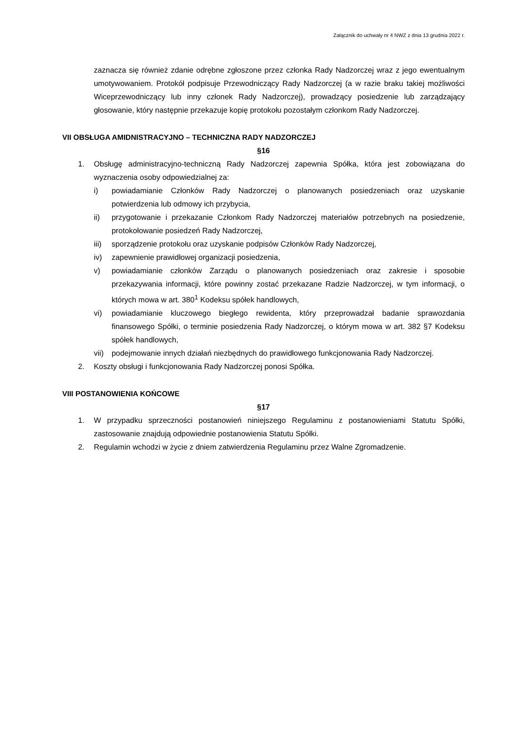Załącznik do uchwały nr 4 NWZ z dnia 13 grudnia 2022 r.
zaznacza się również zdanie odrębne zgłoszone przez członka Rady Nadzorczej wraz z jego ewentualnym umotywowaniem. Protokół podpisuje Przewodniczący Rady Nadzorczej (a w razie braku takiej możliwości Wiceprzewodniczący lub inny członek Rady Nadzorczej), prowadzący posiedzenie lub zarządzający głosowanie, który następnie przekazuje kopię protokołu pozostałym członkom Rady Nadzorczej.
VII OBSŁUGA AMIDNISTRACYJNO – TECHNICZNA RADY NADZORCZEJ
§16
1. Obsługę administracyjno-techniczną Rady Nadzorczej zapewnia Spółka, która jest zobowiązana do wyznaczenia osoby odpowiedzialnej za:
i) powiadamianie Członków Rady Nadzorczej o planowanych posiedzeniach oraz uzyskanie potwierdzenia lub odmowy ich przybycia,
ii) przygotowanie i przekazanie Członkom Rady Nadzorczej materiałów potrzebnych na posiedzenie, protokołowanie posiedzeń Rady Nadzorczej,
iii) sporządzenie protokołu oraz uzyskanie podpisów Członków Rady Nadzorczej,
iv) zapewnienie prawidłowej organizacji posiedzenia,
v) powiadamianie członków Zarządu o planowanych posiedzeniach oraz zakresie i sposobie przekazywania informacji, które powinny zostać przekazane Radzie Nadzorczej, w tym informacji, o których mowa w art. 380<sup>1</sup> Kodeksu spółek handlowych,
vi) powiadamianie kluczowego biegłego rewidenta, który przeprowadzał badanie sprawozdania finansowego Spółki, o terminie posiedzenia Rady Nadzorczej, o którym mowa w art. 382 §7 Kodeksu spółek handlowych,
vii) podejmowanie innych działań niezbędnych do prawidłowego funkcjonowania Rady Nadzorczej.
2. Koszty obsługi i funkcjonowania Rady Nadzorczej ponosi Spółka.
VIII POSTANOWIENIA KOŃCOWE
§17
1. W przypadku sprzeczności postanowień niniejszego Regulaminu z postanowieniami Statutu Spółki, zastosowanie znajdują odpowiednie postanowienia Statutu Spółki.
2. Regulamin wchodzi w życie z dniem zatwierdzenia Regulaminu przez Walne Zgromadzenie.